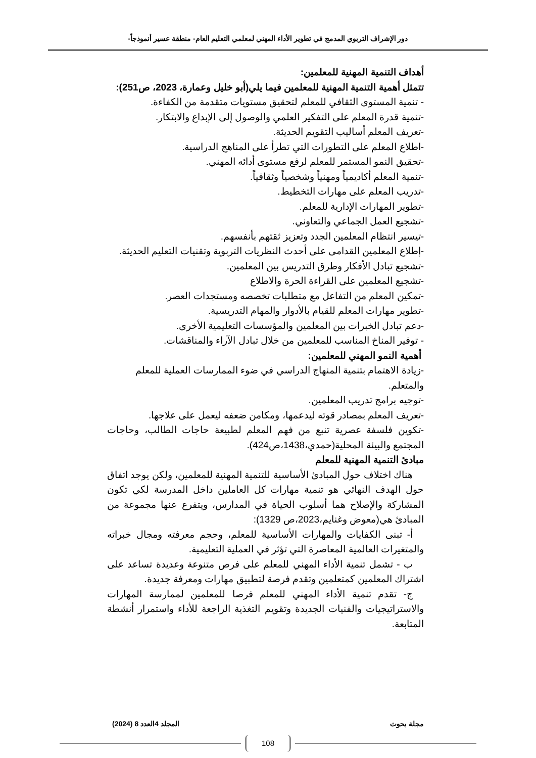دور الإشراف التربوي المدمج في تطوير الأداء المهني لمعلمي التعليم العام- منطقة عسير أنموذجاً-
أهداف التنمية المهنية للمعلمين:
تتمثل أهمية التنمية المهنية للمعلمين فيما يلي(أبو خليل وعمارة، 2023، ص251):
- تنمية المستوى الثقافي للمعلم لتحقيق مستويات متقدمة من الكفاءة.
-تنمية قدرة المعلم على التفكير العلمي والوصول إلى الإبداع والابتكار.
-تعريف المعلم أساليب التقويم الحديثة.
-اطلاع المعلم على التطورات التي تطرأ على المناهج الدراسية.
-تحقيق النمو المستمر للمعلم لرفع مستوى أدائه المهني.
-تنمية المعلم أكاديمياً ومهنياً وشخصياً وثقافياً.
-تدريب المعلم على مهارات التخطيط.
-تطوير المهارات الإدارية للمعلم.
-تشجيع العمل الجماعي والتعاوني.
-تيسير انتظام المعلمين الجدد وتعزيز ثقتهم بأنفسهم.
-إطلاع المعلمين القدامى على أحدث النظريات التربوية وتقنيات التعليم الحديثة.
-تشجيع تبادل الأفكار وطرق التدريس بين المعلمين.
-تشجيع المعلمين على القراءة الحرة والاطلاع
-تمكين المعلم من التفاعل مع متطلبات تخصصه ومستجدات العصر.
-تطوير مهارات المعلم للقيام بالأدوار والمهام التدريسية.
-دعم تبادل الخبرات بين المعلمين والمؤسسات التعليمية الأخرى.
- توفير المناخ المناسب للمعلمين من خلال تبادل الآراء والمناقشات.
أهمية النمو المهني للمعلمين:
-زيادة الاهتمام بتنمية المنهاج الدراسي في ضوء الممارسات العملية للمعلم والمتعلم.
-توجيه برامج تدريب المعلمين.
-تعريف المعلم بمصادر قوته ليدعمها، ومكامن ضعفه ليعمل على علاجها.
-تكوين فلسفة عصرية تنبع من فهم المعلم لطبيعة حاجات الطالب، وحاجات المجتمع والبيئة المحلية(حمدي،1438،ص424).
مبادئ التنمية المهنية للمعلم
هناك اختلاف حول المبادئ الأساسية للتنمية المهنية للمعلمين، ولكن يوجد اتفاق حول الهدف النهائي هو تنمية مهارات كل العاملين داخل المدرسة لكي تكون المشاركة والإصلاح هما أسلوب الحياة في المدارس، ويتفرع عنها مجموعة من المبادئ هي(معوض وغنايم،2023،ص 1329):
أ- تبنى الكفايات والمهارات الأساسية للمعلم، وحجم معرفته ومجال خبراته والمتغيرات العالمية المعاصرة التي تؤثر في العملية التعليمية.
ب - تشمل تنمية الأداء المهني للمعلم على فرص متنوعة وعديدة تساعد على اشتراك المعلمين كمتعلمين وتقدم فرصة لتطبيق مهارات ومعرفة جديدة.
ج- تقدم تنمية الأداء المهني للمعلم فرصا للمعلمين لممارسة المهارات والاستراتيجيات والفنيات الجديدة وتقويم التغذية الراجعة للأداء واستمرار أنشطة المتابعة.
مجلة بحوث المجلد 4العدد 8 (2024)
108